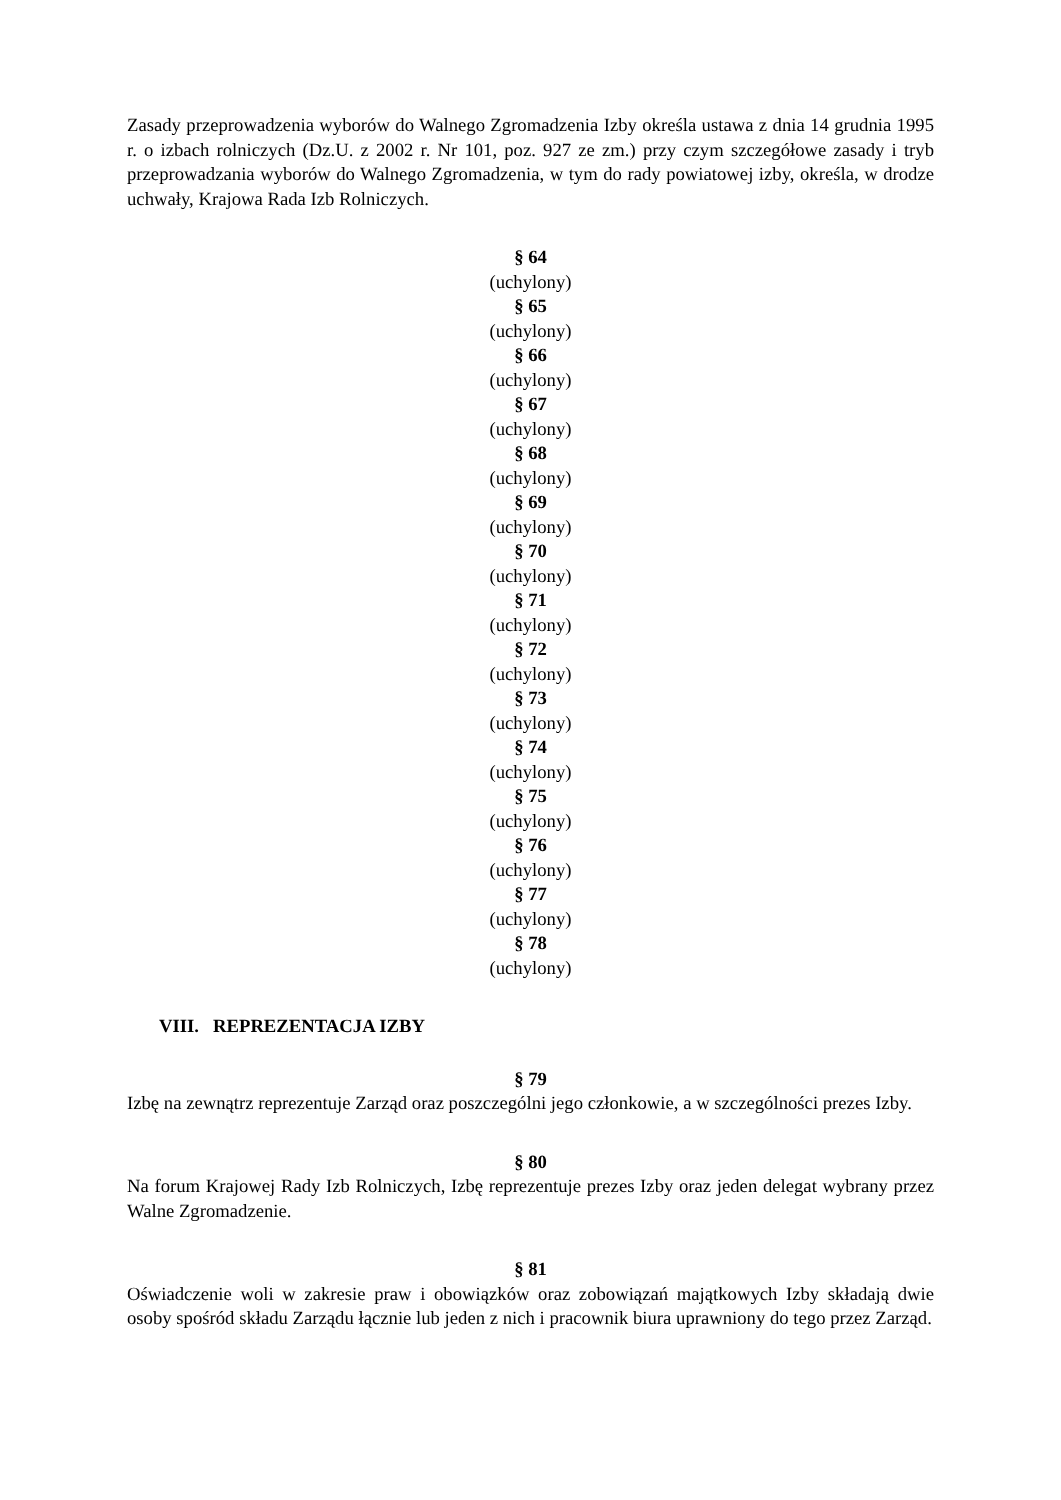Zasady przeprowadzenia wyborów do Walnego Zgromadzenia Izby określa ustawa z dnia 14 grudnia 1995 r. o izbach rolniczych (Dz.U. z 2002 r. Nr 101, poz. 927 ze zm.) przy czym szczegółowe zasady i tryb przeprowadzania wyborów do Walnego Zgromadzenia, w tym do rady powiatowej izby, określa, w drodze uchwały, Krajowa Rada Izb Rolniczych.
§ 64
(uchylony)
§ 65
(uchylony)
§ 66
(uchylony)
§ 67
(uchylony)
§ 68
(uchylony)
§ 69
(uchylony)
§ 70
(uchylony)
§ 71
(uchylony)
§ 72
(uchylony)
§ 73
(uchylony)
§ 74
(uchylony)
§ 75
(uchylony)
§ 76
(uchylony)
§ 77
(uchylony)
§ 78
(uchylony)
VIII. REPREZENTACJA IZBY
§ 79
Izbę na zewnątrz reprezentuje Zarząd oraz poszczególni jego członkowie, a w szczególności prezes Izby.
§ 80
Na forum Krajowej Rady Izb Rolniczych, Izbę reprezentuje prezes Izby oraz jeden delegat wybrany przez Walne Zgromadzenie.
§ 81
Oświadczenie woli w zakresie praw i obowiązków oraz zobowiązań majątkowych Izby składają dwie osoby spośród składu Zarządu łącznie lub jeden z nich i pracownik biura uprawniony do tego przez Zarząd.